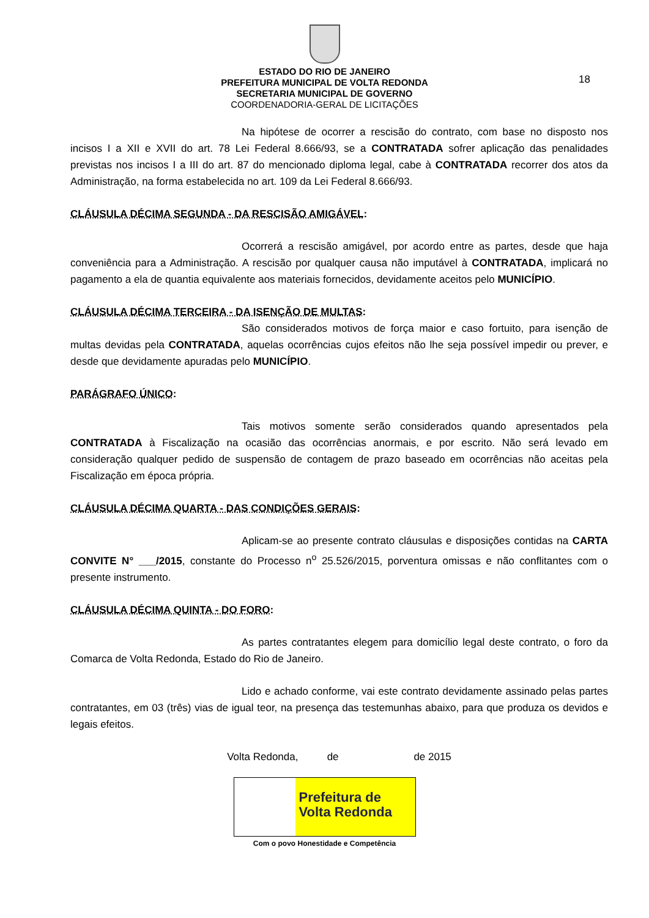ESTADO DO RIO DE JANEIRO
PREFEITURA MUNICIPAL DE VOLTA REDONDA
SECRETARIA MUNICIPAL DE GOVERNO
COORDENADORIA-GERAL DE LICITAÇÕES
18
Na hipótese de ocorrer a rescisão do contrato, com base no disposto nos incisos I a XII e XVII do art. 78 Lei Federal 8.666/93, se a CONTRATADA sofrer aplicação das penalidades previstas nos incisos I a III do art. 87 do mencionado diploma legal, cabe à CONTRATADA recorrer dos atos da Administração, na forma estabelecida no art. 109 da Lei Federal 8.666/93.
CLÁUSULA DÉCIMA SEGUNDA - DA RESCISÃO AMIGÁVEL:
Ocorrerá a rescisão amigável, por acordo entre as partes, desde que haja conveniência para a Administração. A rescisão por qualquer causa não imputável à CONTRATADA, implicará no pagamento a ela de quantia equivalente aos materiais fornecidos, devidamente aceitos pelo MUNICÍPIO.
CLÁUSULA DÉCIMA TERCEIRA - DA ISENÇÃO DE MULTAS:
São considerados motivos de força maior e caso fortuito, para isenção de multas devidas pela CONTRATADA, aquelas ocorrências cujos efeitos não lhe seja possível impedir ou prever, e desde que devidamente apuradas pelo MUNICÍPIO.
PARÁGRAFO ÚNICO:
Tais motivos somente serão considerados quando apresentados pela CONTRATADA à Fiscalização na ocasião das ocorrências anormais, e por escrito. Não será levado em consideração qualquer pedido de suspensão de contagem de prazo baseado em ocorrências não aceitas pela Fiscalização em época própria.
CLÁUSULA DÉCIMA QUARTA - DAS CONDIÇÕES GERAIS:
Aplicam-se ao presente contrato cláusulas e disposições contidas na CARTA CONVITE N° ___/2015, constante do Processo n<sup>o</sup> 25.526/2015, porventura omissas e não conflitantes com o presente instrumento.
CLÁUSULA DÉCIMA QUINTA - DO FORO:
As partes contratantes elegem para domicílio legal deste contrato, o foro da Comarca de Volta Redonda, Estado do Rio de Janeiro.
Lido e achado conforme, vai este contrato devidamente assinado pelas partes contratantes, em 03 (três) vias de igual teor, na presença das testemunhas abaixo, para que produza os devidos e legais efeitos.
Volta Redonda, de de 2015
Prefeitura de
Volta Redonda
Com o povo Honestidade e Competência